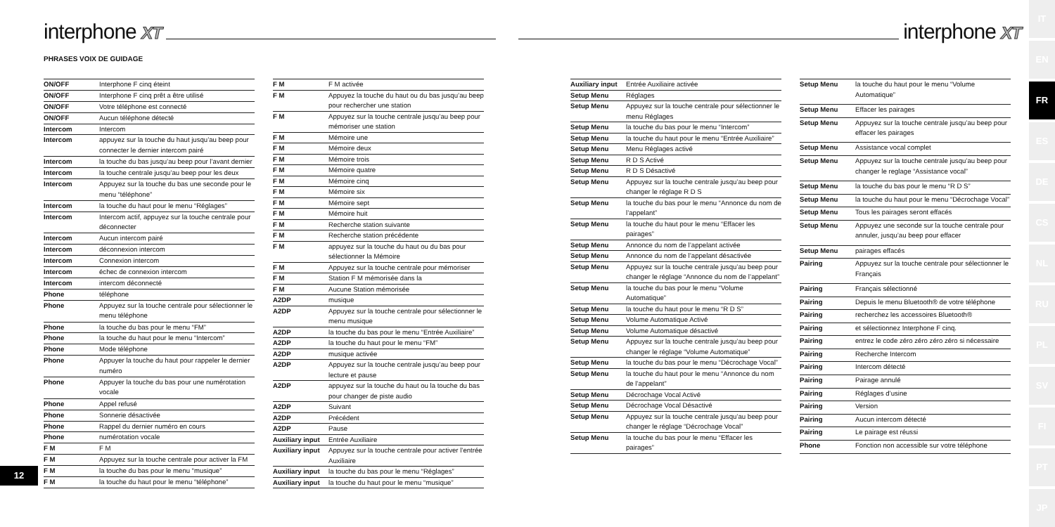interphone XT
PHRASES VOIX DE GUIDAGE
| ON/OFF | Interphone F cinq éteint |
| ON/OFF | Interphone F cinq prêt a être utilisé |
| ON/OFF | Votre téléphone est connecté |
| ON/OFF | Aucun téléphone détecté |
| Intercom | Intercom |
| Intercom | appuyez sur la touche du haut jusqu’au beep pour connecter le dernier intercom pairé |
| Intercom | la touche du bas jusqu’au beep pour l’avant dernier |
| Intercom | la touche centrale jusqu’au beep pour les deux |
| Intercom | Appuyez sur la touche du bas une seconde pour le menu “téléphone” |
| Intercom | la touche du haut pour le menu “Réglages” |
| Intercom | Intercom actif, appuyez sur la touche centrale pour déconnecter |
| Intercom | Aucun intercom pairé |
| Intercom | déconnexion intercom |
| Intercom | Connexion intercom |
| Intercom | échec de connexion intercom |
| Intercom | intercom déconnecté |
| Phone | téléphone |
| Phone | Appuyez sur la touche centrale pour sélectionner le menu téléphone |
| Phone | la touche du bas pour le menu “FM” |
| Phone | la touche du haut pour le menu “Intercom” |
| Phone | Mode téléphone |
| Phone | Appuyer la touche du haut pour rappeler le dernier numéro |
| Phone | Appuyer la touche du bas pour une numérotation vocale |
| Phone | Appel refusé |
| Phone | Sonnerie désactivée |
| Phone | Rappel du dernier numéro en cours |
| Phone | numérotation vocale |
| F M | F M |
| F M | Appuyez sur la touche centrale pour activer la FM |
| F M | la touche du bas pour le menu “musique” |
| F M | la touche du haut pour le menu “téléphone” |
| F M | F M activée |
| F M | Appuyez la touche du haut ou du bas jusqu’au beep pour rechercher une station |
| F M | Appuyez sur la touche centrale jusqu’au beep pour mémoriser une station |
| F M | Mémoire une |
| F M | Mémoire deux |
| F M | Mémoire trois |
| F M | Mémoire quatre |
| F M | Mémoire cinq |
| F M | Mémoire six |
| F M | Mémoire sept |
| F M | Mémoire huit |
| F M | Recherche station suivante |
| F M | Recherche station précédente |
| F M | appuyez sur la touche du haut ou du bas pour sélectionner la Mémoire |
| F M | Appuyez sur la touche centrale pour mémoriser |
| F M | Station F M mémorisée dans la |
| F M | Aucune Station mémorisée |
| A2DP | musique |
| A2DP | Appuyez sur la touche centrale pour sélectionner le menu musique |
| A2DP | la touche du bas pour le menu “Entrée Auxiliaire” |
| A2DP | la touche du haut pour le menu “FM” |
| A2DP | musique activée |
| A2DP | Appuyez sur la touche centrale jusqu’au beep pour lecture et pause |
| A2DP | appuyez sur la touche du haut ou la touche du bas pour changer de piste audio |
| A2DP | Suivant |
| A2DP | Précédent |
| A2DP | Pause |
| Auxiliary input | Entrée Auxiliaire |
| Auxiliary input | Appuyez sur la touche centrale pour activer l’entrée Auxiliaire |
| Auxiliary input | la touche du bas pour le menu “Réglages” |
| Auxiliary input | la touche du haut pour le menu “musique” |
12
interphone XT
| Auxiliary input | Entrée Auxiliaire activée |
| Setup Menu | Réglages |
| Setup Menu | Appuyez sur la touche centrale pour sélectionner le menu Réglages |
| Setup Menu | la touche du bas pour le menu “Intercom” |
| Setup Menu | la touche du haut pour le menu “Entrée Auxiliaire” |
| Setup Menu | Menu Réglages activé |
| Setup Menu | R D S Activé |
| Setup Menu | R D S Désactivé |
| Setup Menu | Appuyez sur la touche centrale jusqu’au beep pour changer le réglage R D S |
| Setup Menu | la touche du bas pour le menu “Annonce du nom de l’appelant” |
| Setup Menu | la touche du haut pour le menu “Effacer les pairages” |
| Setup Menu | Annonce du nom de l’appelant activée |
| Setup Menu | Annonce du nom de l’appelant désactivée |
| Setup Menu | Appuyez sur la touche centrale jusqu’au beep pour changer le réglage “Annonce du nom de l’appelant” |
| Setup Menu | la touche du bas pour le menu “Volume Automatique” |
| Setup Menu | la touche du haut pour le menu “R D S” |
| Setup Menu | Volume Automatique Activé |
| Setup Menu | Volume Automatique désactivé |
| Setup Menu | Appuyez sur la touche centrale jusqu’au beep pour changer le réglage “Volume Automatique” |
| Setup Menu | la touche du bas pour le menu “Décrochage Vocal” |
| Setup Menu | la touche du haut pour le menu “Annonce du nom de l’appelant” |
| Setup Menu | Décrochage Vocal Activé |
| Setup Menu | Décrochage Vocal Désactivé |
| Setup Menu | Appuyez sur la touche centrale jusqu’au beep pour changer le réglage “Décrochage Vocal” |
| Setup Menu | la touche du bas pour le menu “Effacer les pairages” |
| Setup Menu | la touche du haut pour le menu “Volume Automatique” |
| Setup Menu | Effacer les pairages |
| Setup Menu | Appuyez sur la touche centrale jusqu’au beep pour effacer les pairages |
| Setup Menu | Assistance vocal complet |
| Setup Menu | Appuyez sur la touche centrale jusqu’au beep pour changer le reglage “Assistance vocal” |
| Setup Menu | la touche du bas pour le menu “R D S” |
| Setup Menu | la touche du haut pour le menu “Décrochage Vocal” |
| Setup Menu | Tous les pairages seront effacés |
| Setup Menu | Appuyez une seconde sur la touche centrale pour annuler, jusqu’au beep pour effacer |
| Setup Menu | pairages effacés |
| Pairing | Appuyez sur la touche centrale pour sélectionner le Français |
| Pairing | Français sélectionné |
| Pairing | Depuis le menu Bluetooth® de votre téléphone |
| Pairing | recherchez les accessoires Bluetooth® |
| Pairing | et sélectionnez Interphone F cinq. |
| Pairing | entrez le code zéro zéro zéro zéro si nécessaire |
| Pairing | Recherche Intercom |
| Pairing | Intercom détecté |
| Pairing | Pairage annulé |
| Pairing | Réglages d’usine |
| Pairing | Version |
| Pairing | Aucun intercom détecté |
| Pairing | Le pairage est réussi |
| Phone | Fonction non accessible sur votre téléphone |
IT
EN
FR
ES
DE
CS
NL
RU
PL
SV
FI
PT
JP